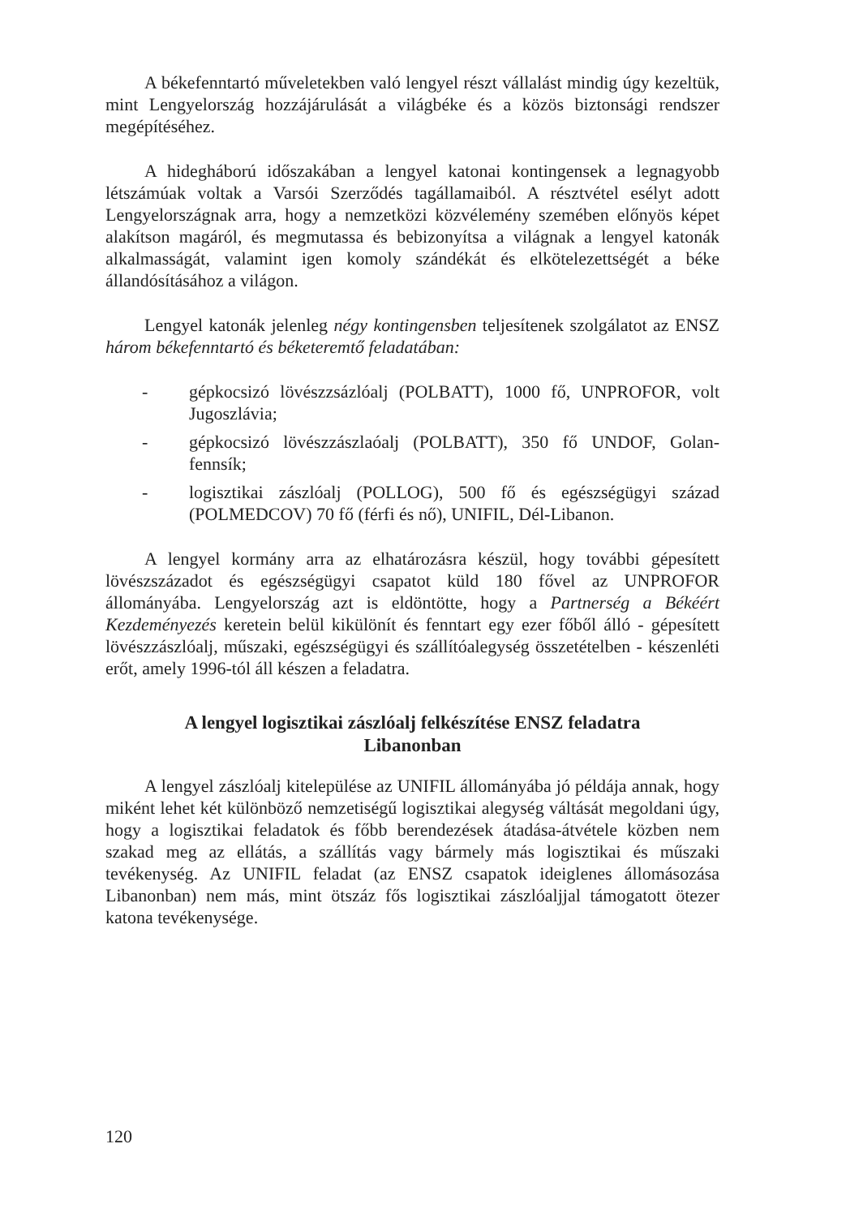A békefenntartó műveletekben való lengyel részt vállalást mindig úgy kezeltük, mint Lengyelország hozzájárulását a világbéke és a közös biztonsági rendszer megépítéséhez.
A hidegháború időszakában a lengyel katonai kontingensek a legnagyobb létszámúak voltak a Varsói Szerződés tagállamaiból. A résztvétel esélyt adott Lengyelországnak arra, hogy a nemzetközi közvélemény szemében előnyös képet alakítson magáról, és megmutassa és bebizonyítsa a világnak a lengyel katonák alkalmasságát, valamint igen komoly szándékát és elkötelezettségét a béke állandósításához a világon.
Lengyel katonák jelenleg négy kontingensben teljesítenek szolgálatot az ENSZ három békefenntartó és béketeremtő feladatában:
- gépkocsizó lövészzsázlóalj (POLBATT), 1000 fő, UNPROFOR, volt Jugoszlávia;
- gépkocsizó lövészzászlaóalj (POLBATT), 350 fő UNDOF, Golan-fennsík;
- logisztikai zászlóalj (POLLOG), 500 fő és egészségügyi század (POLMEDCOV) 70 fő (férfi és nő), UNIFIL, Dél-Libanon.
A lengyel kormány arra az elhatározásra készül, hogy további gépesített lövészszázadot és egészségügyi csapatot küld 180 fővel az UNPROFOR állományába. Lengyelország azt is eldöntötte, hogy a Partnerség a Békéért Kezdeményezés keretein belül kikülönít és fenntart egy ezer főből álló - gépesített lövészzászlóalj, műszaki, egészségügyi és szállítóalegység összetételben - készenléti erőt, amely 1996-tól áll készen a feladatra.
A lengyel logisztikai zászlóalj felkészítése ENSZ feladatra
Libanonban
A lengyel zászlóalj kitelepülése az UNIFIL állományába jó példája annak, hogy miként lehet két különböző nemzetiségű logisztikai alegység váltását megoldani úgy, hogy a logisztikai feladatok és főbb berendezések átadása-átvétele közben nem szakad meg az ellátás, a szállítás vagy bármely más logisztikai és műszaki tevékenység. Az UNIFIL feladat (az ENSZ csapatok ideiglenes állomásozása Libanonban) nem más, mint ötszáz fős logisztikai zászlóaljjal támogatott ötezer katona tevékenysége.
120